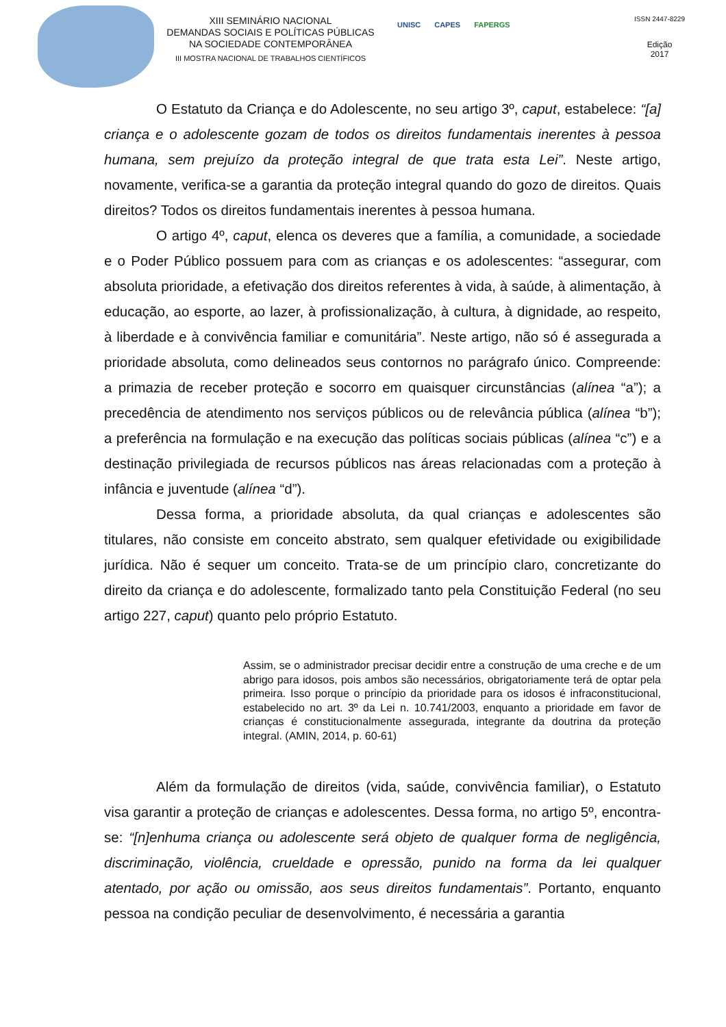XIII SEMINÁRIO NACIONAL
DEMANDAS SOCIAIS E POLÍTICAS PÚBLICAS
NA SOCIEDADE CONTEMPORÂNEA
III MOSTRA NACIONAL DE TRABALHOS CIENTÍFICOS
UNISC CAPES FAPERGS
ISSN 2447-8229
Edição
2017
O Estatuto da Criança e do Adolescente, no seu artigo 3º, caput, estabelece: “[a] criança e o adolescente gozam de todos os direitos fundamentais inerentes à pessoa humana, sem prejuízo da proteção integral de que trata esta Lei”. Neste artigo, novamente, verifica-se a garantia da proteção integral quando do gozo de direitos. Quais direitos? Todos os direitos fundamentais inerentes à pessoa humana.
O artigo 4º, caput, elenca os deveres que a família, a comunidade, a sociedade e o Poder Público possuem para com as crianças e os adolescentes: “assegurar, com absoluta prioridade, a efetivação dos direitos referentes à vida, à saúde, à alimentação, à educação, ao esporte, ao lazer, à profissionalização, à cultura, à dignidade, ao respeito, à liberdade e à convivência familiar e comunitária”. Neste artigo, não só é assegurada a prioridade absoluta, como delineados seus contornos no parágrafo único. Compreende: a primazia de receber proteção e socorro em quaisquer circunstâncias (alínea “a”); a precedência de atendimento nos serviços públicos ou de relevância pública (alínea “b”); a preferência na formulação e na execução das políticas sociais públicas (alínea “c”) e a destinação privilegiada de recursos públicos nas áreas relacionadas com a proteção à infância e juventude (alínea “d”).
Dessa forma, a prioridade absoluta, da qual crianças e adolescentes são titulares, não consiste em conceito abstrato, sem qualquer efetividade ou exigibilidade jurídica. Não é sequer um conceito. Trata-se de um princípio claro, concretizante do direito da criança e do adolescente, formalizado tanto pela Constituição Federal (no seu artigo 227, caput) quanto pelo próprio Estatuto.
Assim, se o administrador precisar decidir entre a construção de uma creche e de um abrigo para idosos, pois ambos são necessários, obrigatoriamente terá de optar pela primeira. Isso porque o princípio da prioridade para os idosos é infraconstitucional, estabelecido no art. 3º da Lei n. 10.741/2003, enquanto a prioridade em favor de crianças é constitucionalmente assegurada, integrante da doutrina da proteção integral. (AMIN, 2014, p. 60-61)
Além da formulação de direitos (vida, saúde, convivência familiar), o Estatuto visa garantir a proteção de crianças e adolescentes. Dessa forma, no artigo 5º, encontra-se: “[n]enhuma criança ou adolescente será objeto de qualquer forma de negligência, discriminação, violência, crueldade e opressão, punido na forma da lei qualquer atentado, por ação ou omissão, aos seus direitos fundamentais”. Portanto, enquanto pessoa na condição peculiar de desenvolvimento, é necessária a garantia